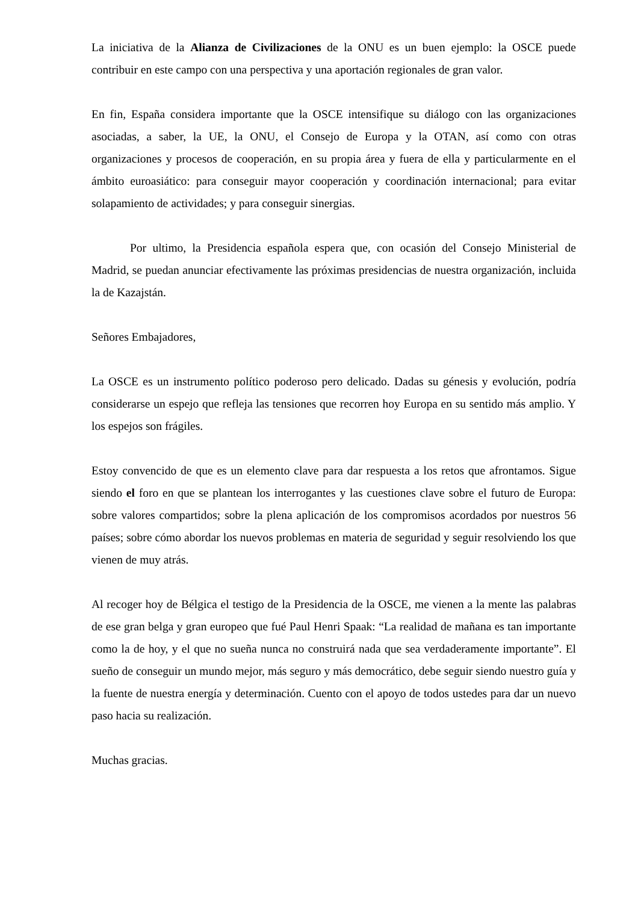La iniciativa de la Alianza de Civilizaciones de la ONU es un buen ejemplo: la OSCE puede contribuir en este campo con una perspectiva y una aportación regionales de gran valor.
En fin, España considera importante que la OSCE intensifique su diálogo con las organizaciones asociadas, a saber, la UE, la ONU, el Consejo de Europa y la OTAN, así como con otras organizaciones y procesos de cooperación, en su propia área y fuera de ella y particularmente en el ámbito euroasiático: para conseguir mayor cooperación y coordinación internacional; para evitar solapamiento de actividades; y para conseguir sinergias.
Por ultimo, la Presidencia española espera que, con ocasión del Consejo Ministerial de Madrid, se puedan anunciar efectivamente las próximas presidencias de nuestra organización, incluida la de Kazajstán.
Señores Embajadores,
La OSCE es un instrumento político poderoso pero delicado. Dadas su génesis y evolución, podría considerarse un espejo que refleja las tensiones que recorren hoy Europa en su sentido más amplio. Y los espejos son frágiles.
Estoy convencido de que es un elemento clave para dar respuesta a los retos que afrontamos. Sigue siendo el foro en que se plantean los interrogantes y las cuestiones clave sobre el futuro de Europa: sobre valores compartidos; sobre la plena aplicación de los compromisos acordados por nuestros 56 países; sobre cómo abordar los nuevos problemas en materia de seguridad y seguir resolviendo los que vienen de muy atrás.
Al recoger hoy de Bélgica el testigo de la Presidencia de la OSCE, me vienen a la mente las palabras de ese gran belga y gran europeo que fué Paul Henri Spaak: “La realidad de mañana es tan importante como la de hoy, y el que no sueña nunca no construirá nada que sea verdaderamente importante”. El sueño de conseguir un mundo mejor, más seguro y más democrático, debe seguir siendo nuestro guía y la fuente de nuestra energía y determinación. Cuento con el apoyo de todos ustedes para dar un nuevo paso hacia su realización.
Muchas gracias.